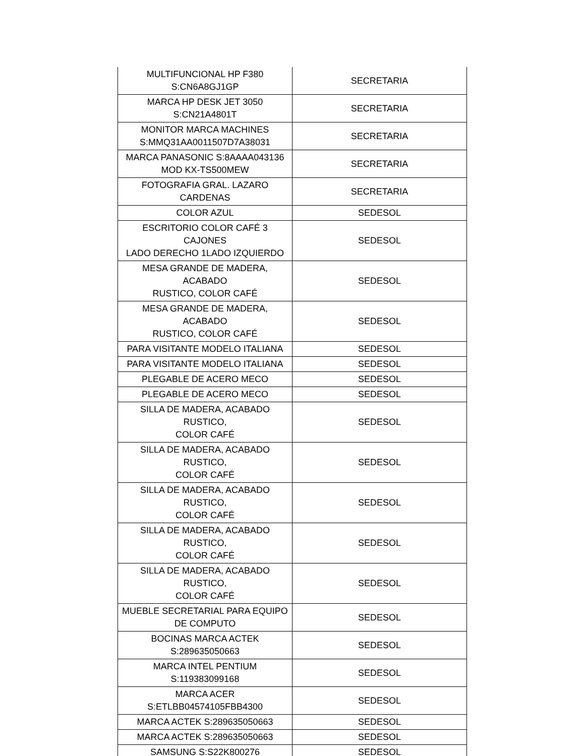| MULTIFUNCIONAL HP F380 S:CN6A8GJ1GP | SECRETARIA |
| MARCA HP DESK JET 3050 S:CN21A4801T | SECRETARIA |
| MONITOR MARCA MACHINES S:MMQ31AA0011507D7A38031 | SECRETARIA |
| MARCA PANASONIC S:8AAAA043136 MOD KX-TS500MEW | SECRETARIA |
| FOTOGRAFIA GRAL. LAZARO CARDENAS | SECRETARIA |
| COLOR AZUL | SEDESOL |
| ESCRITORIO COLOR CAFÉ 3 CAJONES LADO DERECHO 1LADO IZQUIERDO | SEDESOL |
| MESA GRANDE DE MADERA, ACABADO RUSTICO, COLOR CAFÉ | SEDESOL |
| MESA GRANDE DE MADERA, ACABADO RUSTICO, COLOR CAFÉ | SEDESOL |
| PARA VISITANTE MODELO ITALIANA | SEDESOL |
| PARA VISITANTE MODELO ITALIANA | SEDESOL |
| PLEGABLE DE ACERO MECO | SEDESOL |
| PLEGABLE DE ACERO MECO | SEDESOL |
| SILLA DE MADERA, ACABADO RUSTICO, COLOR CAFÉ | SEDESOL |
| SILLA DE MADERA, ACABADO RUSTICO, COLOR CAFÉ | SEDESOL |
| SILLA DE MADERA, ACABADO RUSTICO, COLOR CAFÉ | SEDESOL |
| SILLA DE MADERA, ACABADO RUSTICO, COLOR CAFÉ | SEDESOL |
| SILLA DE MADERA, ACABADO RUSTICO, COLOR CAFÉ | SEDESOL |
| MUEBLE SECRETARIAL PARA EQUIPO DE COMPUTO | SEDESOL |
| BOCINAS MARCA ACTEK S:289635050663 | SEDESOL |
| MARCA INTEL PENTIUM S:119383099168 | SEDESOL |
| MARCA ACER S:ETLBB04574105FBB4300 | SEDESOL |
| MARCA ACTEK S:289635050663 | SEDESOL |
| MARCA ACTEK S:289635050663 | SEDESOL |
| SAMSUNG S:S22K800276 | SEDESOL |